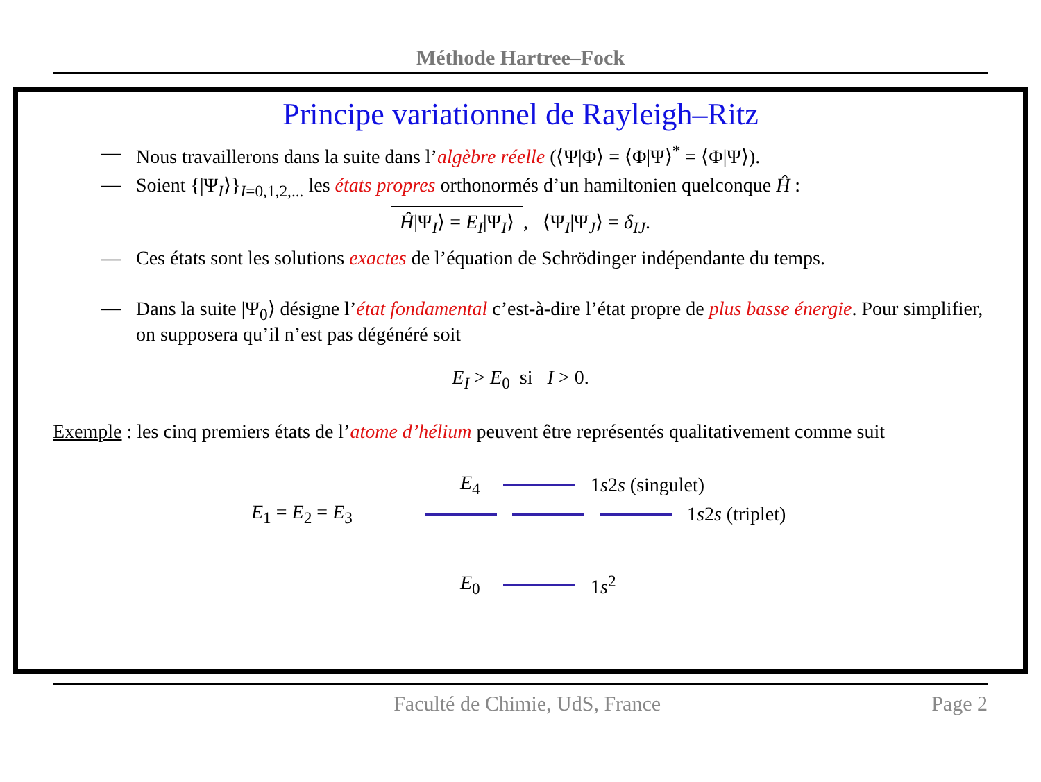Méthode Hartree–Fock
Principe variationnel de Rayleigh–Ritz
— Nous travaillerons dans la suite dans l’algèbre réelle (⟨Ψ|Φ⟩ = ⟨Φ|Ψ⟩<sup>*</sup> = ⟨Φ|Ψ⟩).
— Soient {|Ψ<sub>I</sub>⟩}<sub>I=0,1,2,...</sub> les états propres orthonormés d’un hamiltonien quelconque Ĥ :
Ĥ|Ψ<sub>I</sub>⟩ = E<sub>I</sub>|Ψ<sub>I</sub>⟩, ⟨Ψ<sub>I</sub>|Ψ<sub>J</sub>⟩ = δ<sub>IJ</sub>.
— Ces états sont les solutions exactes de l’équation de Schrödinger indépendante du temps.
— Dans la suite |Ψ<sub>0</sub>⟩ désigne l’état fondamental c’est-à-dire l’état propre de plus basse énergie. Pour simplifier, on supposera qu’il n’est pas dégénéré soit
E<sub>I</sub> > E<sub>0</sub> si I > 0.
Exemple : les cinq premiers états de l’atome d’hélium peuvent être représentés qualitativement comme suit
E<sub>4</sub> 1s2s (singulet)
E<sub>1</sub> = E<sub>2</sub> = E<sub>3</sub> 1s2s (triplet)
E<sub>0</sub> 1s<sup>2</sup>
Faculté de Chimie, UdS, France Page 2